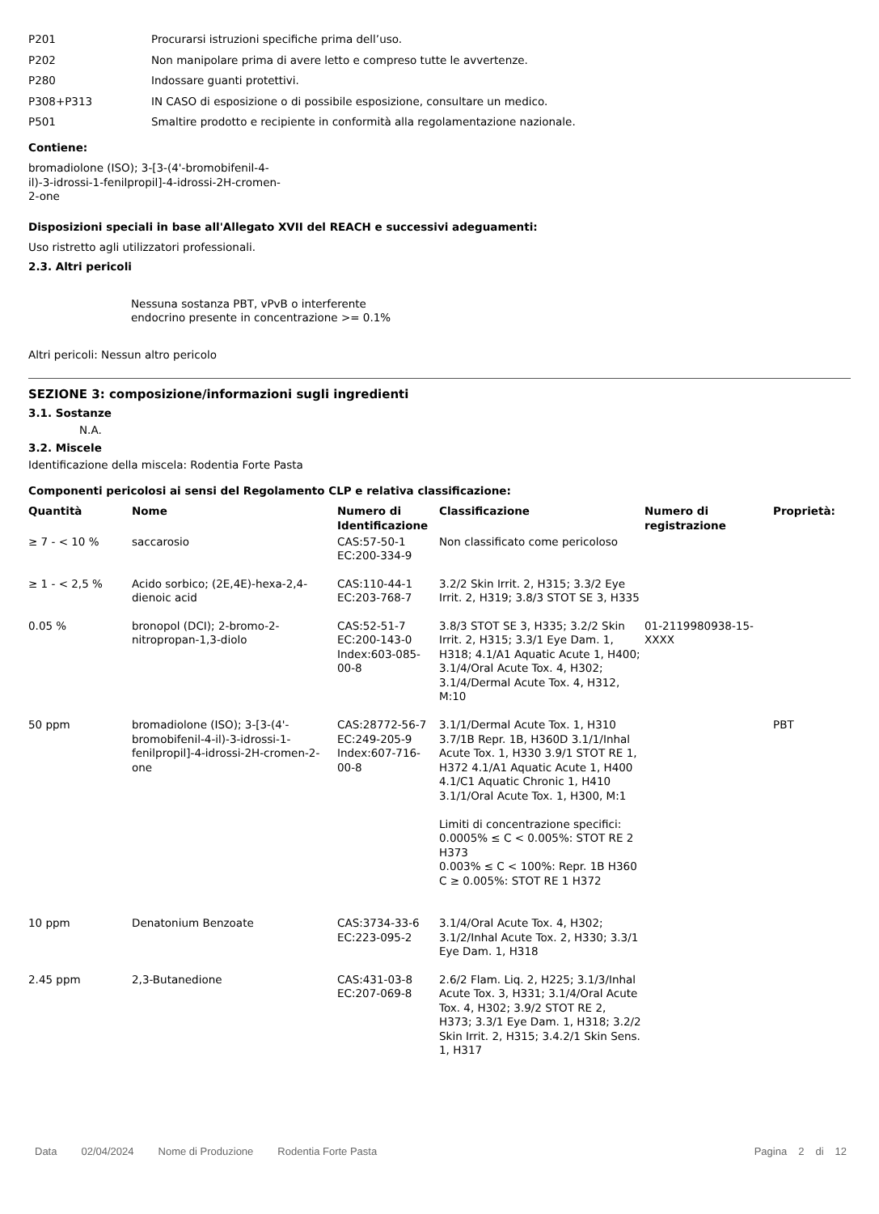P201 Procurarsi istruzioni specifiche prima dell’uso.
P202 Non manipolare prima di avere letto e compreso tutte le avvertenze.
P280 Indossare guanti protettivi.
P308+P313 IN CASO di esposizione o di possibile esposizione, consultare un medico.
P501 Smaltire prodotto e recipiente in conformità alla regolamentazione nazionale.
Contiene:
bromadiolone (ISO); 3-[3-(4'-bromobifenil-4-il)-3-idrossi-1-fenilpropil]-4-idrossi-2H-cromen-2-one
Disposizioni speciali in base all'Allegato XVII del REACH e successivi adeguamenti:
Uso ristretto agli utilizzatori professionali.
2.3. Altri pericoli
Nessuna sostanza PBT, vPvB o interferente endocrino presente in concentrazione >= 0.1%
Altri pericoli: Nessun altro pericolo
SEZIONE 3: composizione/informazioni sugli ingredienti
3.1. Sostanze
N.A.
3.2. Miscele
Identificazione della miscela: Rodentia Forte Pasta
Componenti pericolosi ai sensi del Regolamento CLP e relativa classificazione:
| Quantità | Nome | Numero di Identificazione | Classificazione | Numero di registrazione | Proprietà: |
| --- | --- | --- | --- | --- | --- |
| ≥ 7 - < 10 % | saccarosio | CAS:57-50-1 EC:200-334-9 | Non classificato come pericoloso | | |
| ≥ 1 - < 2,5 % | Acido sorbico; (2E,4E)-hexa-2,4-dienoic acid | CAS:110-44-1 EC:203-768-7 | 3.2/2 Skin Irrit. 2, H315; 3.3/2 Eye Irrit. 2, H319; 3.8/3 STOT SE 3, H335 | | |
| 0.05 % | bronopol (DCI); 2-bromo-2-nitropropan-1,3-diolo | CAS:52-51-7 EC:200-143-0 Index:603-085-00-8 | 3.8/3 STOT SE 3, H335; 3.2/2 Skin Irrit. 2, H315; 3.3/1 Eye Dam. 1, H318; 4.1/A1 Aquatic Acute 1, H400; 3.1/4/Oral Acute Tox. 4, H302; 3.1/4/Dermal Acute Tox. 4, H312, M:10 | 01-2119980938-15-XXXX | |
| 50 ppm | bromadiolone (ISO); 3-[3-(4'-bromobifenil-4-il)-3-idrossi-1-fenilpropil]-4-idrossi-2H-cromen-2-one | CAS:28772-56-7 EC:249-205-9 Index:607-716-00-8 | 3.1/1/Dermal Acute Tox. 1, H310 3.7/1B Repr. 1B, H360D 3.1/1/Inhal Acute Tox. 1, H330 3.9/1 STOT RE 1, H372 4.1/A1 Aquatic Acute 1, H400 4.1/C1 Aquatic Chronic 1, H410 3.1/1/Oral Acute Tox. 1, H300, M:1 Limiti di concentrazione specifici: 0.0005% ≤ C < 0.005%: STOT RE 2 H373 0.003% ≤ C < 100%: Repr. 1B H360 C ≥ 0.005%: STOT RE 1 H372 | | PBT |
| 10 ppm | Denatonium Benzoate | CAS:3734-33-6 EC:223-095-2 | 3.1/4/Oral Acute Tox. 4, H302; 3.1/2/Inhal Acute Tox. 2, H330; 3.3/1 Eye Dam. 1, H318 | | |
| 2.45 ppm | 2,3-Butanedione | CAS:431-03-8 EC:207-069-8 | 2.6/2 Flam. Liq. 2, H225; 3.1/3/Inhal Acute Tox. 3, H331; 3.1/4/Oral Acute Tox. 4, H302; 3.9/2 STOT RE 2, H373; 3.3/1 Eye Dam. 1, H318; 3.2/2 Skin Irrit. 2, H315; 3.4.2/1 Skin Sens. 1, H317 | | |
Data 02/04/2024 Nome di Produzione Rodentia Forte Pasta Pagina 2 di 12